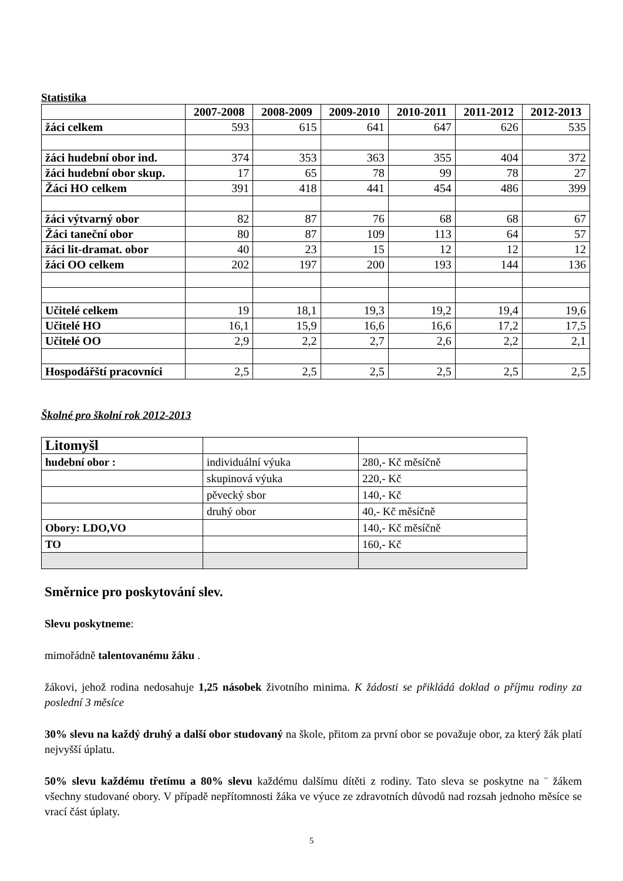Statistika
| | 2007-2008 | 2008-2009 | 2009-2010 | 2010-2011 | 2011-2012 | 2012-2013 |
| žáci celkem | 593 | 615 | 641 | 647 | 626 | 535 |
| žáci hudební obor ind. | 374 | 353 | 363 | 355 | 404 | 372 |
| žáci hudební obor skup. | 17 | 65 | 78 | 99 | 78 | 27 |
| Žáci HO celkem | 391 | 418 | 441 | 454 | 486 | 399 |
| žáci výtvarný obor | 82 | 87 | 76 | 68 | 68 | 67 |
| Žáci taneční obor | 80 | 87 | 109 | 113 | 64 | 57 |
| žáci lit-dramat. obor | 40 | 23 | 15 | 12 | 12 | 12 |
| žáci OO celkem | 202 | 197 | 200 | 193 | 144 | 136 |
| Učitelé celkem | 19 | 18,1 | 19,3 | 19,2 | 19,4 | 19,6 |
| Učitelé HO | 16,1 | 15,9 | 16,6 | 16,6 | 17,2 | 17,5 |
| Učitelé OO | 2,9 | 2,2 | 2,7 | 2,6 | 2,2 | 2,1 |
| Hospodářští pracovníci | 2,5 | 2,5 | 2,5 | 2,5 | 2,5 | 2,5 |
Školné pro školní rok 2012-2013
| Litomyšl | | |
| hudební obor : | individuální výuka | 280,- Kč měsíčně |
| | skupinová výuka | 220,- Kč |
| | pěvecký sbor | 140,- Kč |
| | druhý obor | 40,- Kč měsíčně |
| Obory: LDO,VO | | 140,- Kč měsíčně |
| TO | | 160,- Kč |
Směrnice pro poskytování slev.
Slevu poskytneme:
mimořádně talentovanému žáku .
žákovi, jehož rodina nedosahuje 1,25 násobek životního minima. K žádosti se přikládá doklad o příjmu rodiny za poslední 3 měsíce
30% slevu na každý druhý a další obor studovaný na škole, přitom za první obor se považuje obor, za který žák platí nejvyšší úplatu.
50% slevu každému třetímu a 80% slevu každému dalšímu dítěti z rodiny. Tato sleva se poskytne na ¨ žákem všechny studované obory. V případě nepřítomnosti žáka ve výuce ze zdravotních důvodů nad rozsah jednoho měsíce se vrací část úplaty.
5